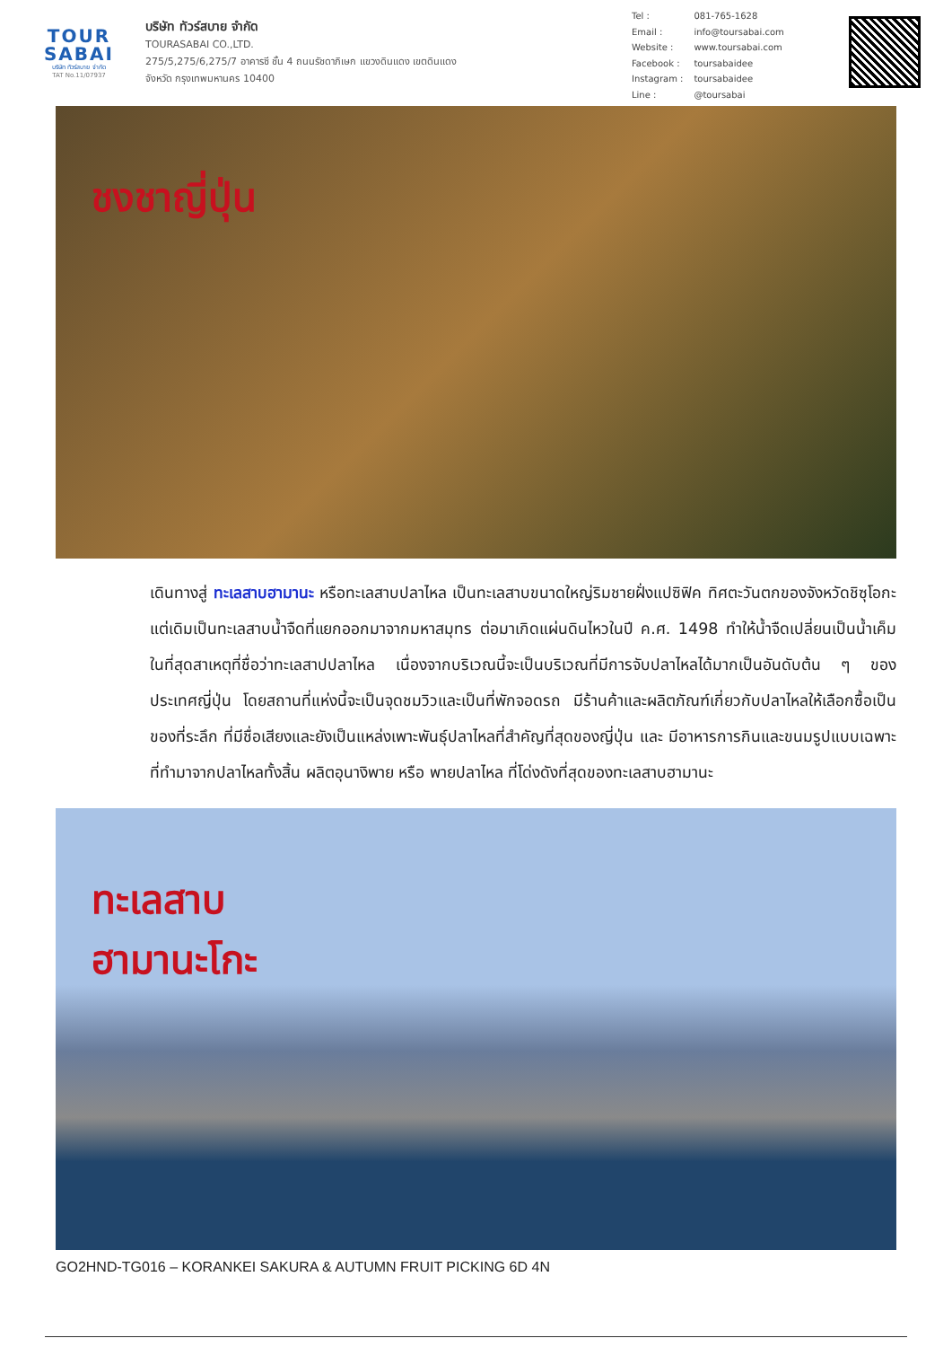TOUR
SABAI
บริษัท ทัวร์สบาย จำกัด
TAT No.11/07937
บริษัท ทัวร์สบาย จำกัด
TOURASABAI CO.,LTD.
275/5,275/6,275/7 อาคารซี ชั้น 4 ถนนรัชดาภิเษก แขวงดินแดง เขตดินแดง
จังหวัด กรุงเทพมหานคร 10400
| Tel : | 081-765-1628 |
| Email : | info@toursabai.com |
| Website : | www.toursabai.com |
| Facebook : | toursabaidee |
| Instagram : | toursabaidee |
| Line : | @toursabai |
ชงชาญี่ปุ่น
เดินทางสู่ ทะเลสาบฮามานะ หรือทะเลสาบปลาไหล เป็นทะเลสาบขนาดใหญ่ริมชายฝั่งแปซิฟิค ทิศตะวันตกของจังหวัดชิซุโอกะ แต่เดิมเป็นทะเลสาบน้ำจืดที่แยกออกมาจากมหาสมุทร ต่อมาเกิดแผ่นดินไหวในปี ค.ศ. 1498 ทำให้น้ำจืดเปลี่ยนเป็นน้ำเค็มในที่สุดสาเหตุที่ชื่อว่าทะเลสาปปลาไหล เนื่องจากบริเวณนี้จะเป็นบริเวณที่มีการจับปลาไหลได้มากเป็นอันดับต้น ๆ ของประเทศญี่ปุ่น โดยสถานที่แห่งนี้จะเป็นจุดชมวิวและเป็นที่พักจอดรถ มีร้านค้าและผลิตภัณฑ์เกี่ยวกับปลาไหลให้เลือกซื้อเป็นของที่ระลึก ที่มีชื่อเสียงและยังเป็นแหล่งเพาะพันธุ์ปลาไหลที่สำคัญที่สุดของญี่ปุ่น และ มีอาหารการกินและขนมรูปแบบเฉพาะที่ทำมาจากปลาไหลทั้งสิ้น ผลิตอุนางิพาย หรือ พายปลาไหล ที่โด่งดังที่สุดของทะเลสาบฮามานะ
ทะเลสาบ
ฮามานะโกะ
GO2HND-TG016 – KORANKEI SAKURA & AUTUMN FRUIT PICKING 6D 4N